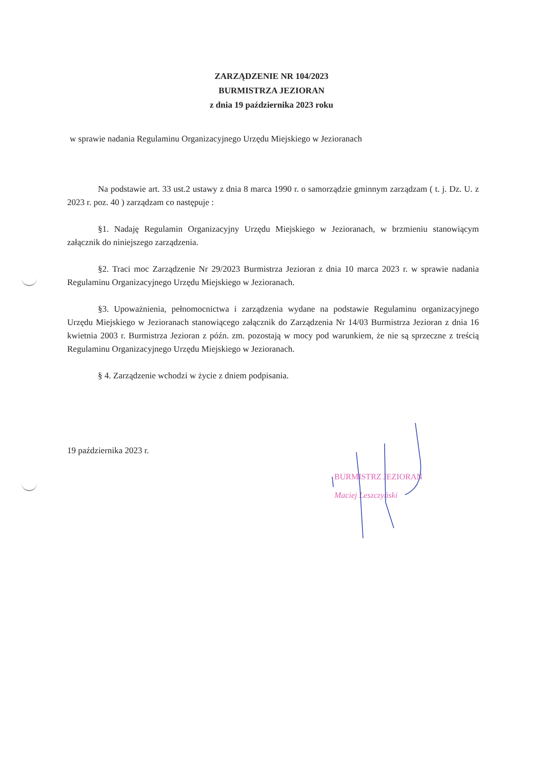ZARZĄDZENIE NR 104/2023
BURMISTRZA JEZIORAN
z dnia 19 października 2023 roku
w sprawie nadania Regulaminu Organizacyjnego Urzędu Miejskiego w Jezioranach
Na podstawie art. 33 ust.2 ustawy z dnia 8 marca 1990 r. o samorządzie gminnym zarządzam ( t. j. Dz. U. z 2023 r. poz. 40 ) zarządzam co następuje :
§1. Nadaję Regulamin Organizacyjny Urzędu Miejskiego w Jezioranach, w brzmieniu stanowiącym załącznik do niniejszego zarządzenia.
§2. Traci moc Zarządzenie Nr 29/2023 Burmistrza Jezioran z dnia 10 marca 2023 r. w sprawie nadania Regulaminu Organizacyjnego Urzędu Miejskiego w Jezioranach.
§3. Upoważnienia, pełnomocnictwa i zarządzenia wydane na podstawie Regulaminu organizacyjnego Urzędu Miejskiego w Jezioranach stanowiącego załącznik do Zarządzenia Nr 14/03 Burmistrza Jezioran z dnia 16 kwietnia 2003 r. Burmistrza Jezioran z późn. zm. pozostają w mocy pod warunkiem, że nie są sprzeczne z treścią Regulaminu Organizacyjnego Urzędu Miejskiego w Jezioranach.
§ 4. Zarządzenie wchodzi w życie z dniem podpisania.
19 października 2023 r.
BURMISTRZ JEZIORAN
Maciej Leszczyński